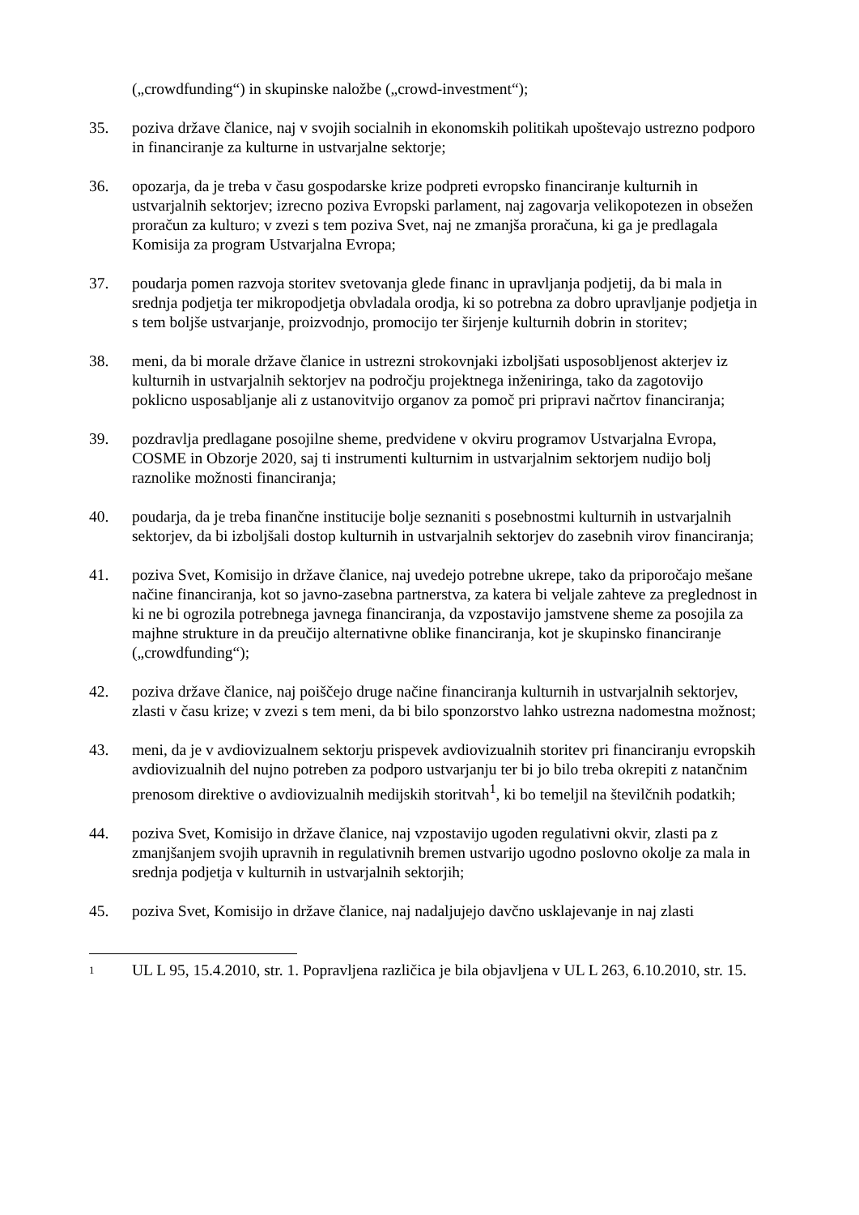(„crowdfunding“) in skupinske naložbe („crowd-investment“);
35. poziva države članice, naj v svojih socialnih in ekonomskih politikah upoštevajo ustrezno podporo in financiranje za kulturne in ustvarjalne sektorje;
36. opozarja, da je treba v času gospodarske krize podpreti evropsko financiranje kulturnih in ustvarjalnih sektorjev; izrecno poziva Evropski parlament, naj zagovarja velikopotezen in obsežen proračun za kulturo; v zvezi s tem poziva Svet, naj ne zmanjša proračuna, ki ga je predlagala Komisija za program Ustvarjalna Evropa;
37. poudarja pomen razvoja storitev svetovanja glede financ in upravljanja podjetij, da bi mala in srednja podjetja ter mikropodjetja obvladala orodja, ki so potrebna za dobro upravljanje podjetja in s tem boljše ustvarjanje, proizvodnjo, promocijo ter širjenje kulturnih dobrin in storitev;
38. meni, da bi morale države članice in ustrezni strokovnjaki izboljšati usposobljenost akterjev iz kulturnih in ustvarjalnih sektorjev na področju projektnega inženiringa, tako da zagotovijo poklicno usposabljanje ali z ustanovitvijo organov za pomoč pri pripravi načrtov financiranja;
39. pozdravlja predlagane posojilne sheme, predvidene v okviru programov Ustvarjalna Evropa, COSME in Obzorje 2020, saj ti instrumenti kulturnim in ustvarjalnim sektorjem nudijo bolj raznolike možnosti financiranja;
40. poudarja, da je treba finančne institucije bolje seznaniti s posebnostmi kulturnih in ustvarjalnih sektorjev, da bi izboljšali dostop kulturnih in ustvarjalnih sektorjev do zasebnih virov financiranja;
41. poziva Svet, Komisijo in države članice, naj uvedejo potrebne ukrepe, tako da priporočajo mešane načine financiranja, kot so javno-zasebna partnerstva, za katera bi veljale zahteve za preglednost in ki ne bi ogrozila potrebnega javnega financiranja, da vzpostavijo jamstvene sheme za posojila za majhne strukture in da preučijo alternativne oblike financiranja, kot je skupinsko financiranje („crowdfunding“);
42. poziva države članice, naj poiščejo druge načine financiranja kulturnih in ustvarjalnih sektorjev, zlasti v času krize; v zvezi s tem meni, da bi bilo sponzorstvo lahko ustrezna nadomestna možnost;
43. meni, da je v avdiovizualnem sektorju prispevek avdiovizualnih storitev pri financiranju evropskih avdiovizualnih del nujno potreben za podporo ustvarjanju ter bi jo bilo treba okrepiti z natančnim prenosom direktive o avdiovizualnih medijskih storitvah<sup>1</sup>, ki bo temeljil na številčnih podatkih;
44. poziva Svet, Komisijo in države članice, naj vzpostavijo ugoden regulativni okvir, zlasti pa z zmanjšanjem svojih upravnih in regulativnih bremen ustvarijo ugodno poslovno okolje za mala in srednja podjetja v kulturnih in ustvarjalnih sektorjih;
45. poziva Svet, Komisijo in države članice, naj nadaljujejo davčno usklajevanje in naj zlasti
1
UL L 95, 15.4.2010, str. 1. Popravljena različica je bila objavljena v UL L 263, 6.10.2010, str. 15.